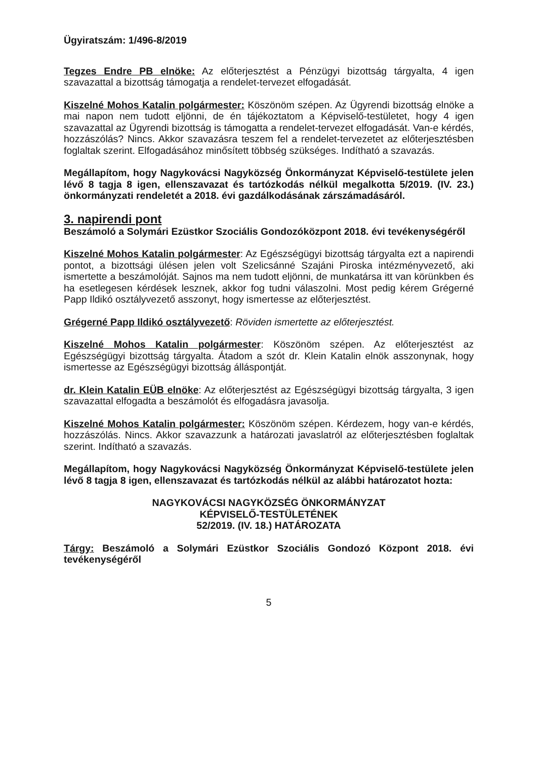Ügyiratszám: 1/496-8/2019
Tegzes Endre PB elnöke: Az előterjesztést a Pénzügyi bizottság tárgyalta, 4 igen szavazattal a bizottság támogatja a rendelet-tervezet elfogadását.
Kiszelné Mohos Katalin polgármester: Köszönöm szépen. Az Ügyrendi bizottság elnöke a mai napon nem tudott eljönni, de én tájékoztatom a Képviselő-testületet, hogy 4 igen szavazattal az Ügyrendi bizottság is támogatta a rendelet-tervezet elfogadását. Van-e kérdés, hozzászólás? Nincs. Akkor szavazásra teszem fel a rendelet-tervezetet az előterjesztésben foglaltak szerint. Elfogadásához minősített többség szükséges. Indítható a szavazás.
Megállapítom, hogy Nagykovácsi Nagyközség Önkormányzat Képviselő-testülete jelen lévő 8 tagja 8 igen, ellenszavazat és tartózkodás nélkül megalkotta 5/2019. (IV. 23.) önkormányzati rendeletét a 2018. évi gazdálkodásának zárszámadásáról.
3. napirendi pont
Beszámoló a Solymári Ezüstkor Szociális Gondozóközpont 2018. évi tevékenységéről
Kiszelné Mohos Katalin polgármester: Az Egészségügyi bizottság tárgyalta ezt a napirendi pontot, a bizottsági ülésen jelen volt Szelicsánné Szajáni Piroska intézményvezető, aki ismertette a beszámolóját. Sajnos ma nem tudott eljönni, de munkatársa itt van körünkben és ha esetlegesen kérdések lesznek, akkor fog tudni válaszolni. Most pedig kérem Grégerné Papp Ildikó osztályvezető asszonyt, hogy ismertesse az előterjesztést.
Grégerné Papp Ildikó osztályvezető: Röviden ismertette az előterjesztést.
Kiszelné Mohos Katalin polgármester: Köszönöm szépen. Az előterjesztést az Egészségügyi bizottság tárgyalta. Átadom a szót dr. Klein Katalin elnök asszonynak, hogy ismertesse az Egészségügyi bizottság álláspontját.
dr. Klein Katalin EÜB elnöke: Az előterjesztést az Egészségügyi bizottság tárgyalta, 3 igen szavazattal elfogadta a beszámolót és elfogadásra javasolja.
Kiszelné Mohos Katalin polgármester: Köszönöm szépen. Kérdezem, hogy van-e kérdés, hozzászólás. Nincs. Akkor szavazzunk a határozati javaslatról az előterjesztésben foglaltak szerint. Indítható a szavazás.
Megállapítom, hogy Nagykovácsi Nagyközség Önkormányzat Képviselő-testülete jelen lévő 8 tagja 8 igen, ellenszavazat és tartózkodás nélkül az alábbi határozatot hozta:
NAGYKOVÁCSI NAGYKÖZSÉG ÖNKORMÁNYZAT
KÉPVISELŐ-TESTÜLETÉNEK
52/2019. (IV. 18.) HATÁROZATA
Tárgy: Beszámoló a Solymári Ezüstkor Szociális Gondozó Központ 2018. évi tevékenységéről
5